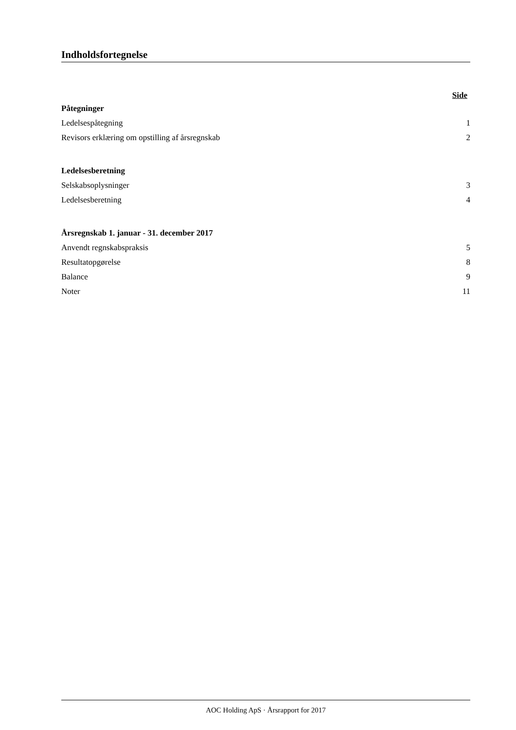Indholdsfortegnelse
Side
Påtegninger
Ledelsespåtegning 1
Revisors erklæring om opstilling af årsregnskab 2
Ledelsesberetning
Selskabsoplysninger 3
Ledelsesberetning 4
Årsregnskab 1. januar - 31. december 2017
Anvendt regnskabspraksis 5
Resultatopgørelse 8
Balance 9
Noter 11
AOC Holding ApS · Årsrapport for 2017